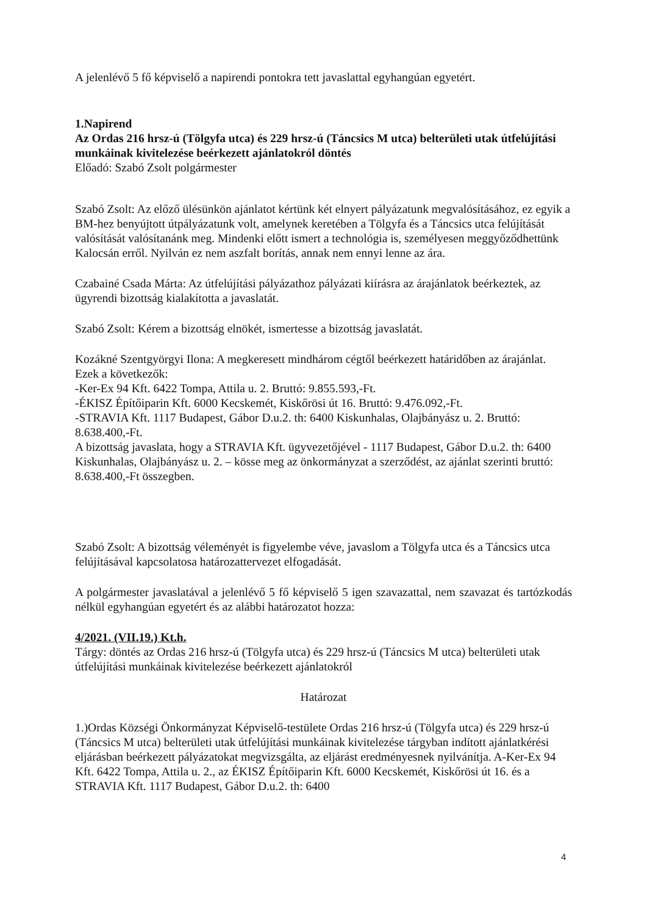A jelenlévő 5 fő képviselő a napirendi pontokra tett javaslattal egyhangúan egyetért.
1.Napirend
Az Ordas 216 hrsz-ú (Tölgyfa utca) és 229 hrsz-ú (Táncsics M utca) belterületi utak útfelújítási munkáinak kivitelezése beérkezett ajánlatokról döntés
Előadó: Szabó Zsolt polgármester
Szabó Zsolt: Az előző ülésünkön ajánlatot kértünk két elnyert pályázatunk megvalósításához, ez egyik a BM-hez benyújtott útpályázatunk volt, amelynek keretében a Tölgyfa és a Táncsics utca felújítását valósítását valósítanánk meg. Mindenki előtt ismert a technológia is, személyesen meggyőződhettünk Kalocsán erről. Nyilván ez nem aszfalt borítás, annak nem ennyi lenne az ára.
Czabainé Csada Márta: Az útfelújítási pályázathoz pályázati kiírásra az árajánlatok beérkeztek, az ügyrendi bizottság kialakította a javaslatát.
Szabó Zsolt: Kérem a bizottság elnökét, ismertesse a bizottság javaslatát.
Kozákné Szentgyörgyi Ilona: A megkeresett mindhárom cégtől beérkezett határidőben az árajánlat. Ezek a következők:
-Ker-Ex 94 Kft. 6422 Tompa, Attila u. 2. Bruttó: 9.855.593,-Ft.
-ÉKISZ Építőiparin Kft. 6000 Kecskemét, Kiskőrösi út 16. Bruttó: 9.476.092,-Ft.
-STRAVIA Kft. 1117 Budapest, Gábor D.u.2. th: 6400 Kiskunhalas, Olajbányász u. 2. Bruttó: 8.638.400,-Ft.
A bizottság javaslata, hogy a STRAVIA Kft. ügyvezetőjével - 1117 Budapest, Gábor D.u.2. th: 6400 Kiskunhalas, Olajbányász u. 2. – kösse meg az önkormányzat a szerződést, az ajánlat szerinti bruttó: 8.638.400,-Ft összegben.
Szabó Zsolt: A bizottság véleményét is figyelembe véve, javaslom a Tölgyfa utca és a Táncsics utca felújításával kapcsolatosa határozattervezet elfogadását.
A polgármester javaslatával a jelenlévő 5 fő képviselő 5 igen szavazattal, nem szavazat és tartózkodás nélkül egyhangúan egyetért és az alábbi határozatot hozza:
4/2021. (VII.19.) Kt.h.
Tárgy: döntés az Ordas 216 hrsz-ú (Tölgyfa utca) és 229 hrsz-ú (Táncsics M utca) belterületi utak útfelújítási munkáinak kivitelezése beérkezett ajánlatokról
Határozat
1.)Ordas Községi Önkormányzat Képviselő-testülete Ordas 216 hrsz-ú (Tölgyfa utca) és 229 hrsz-ú (Táncsics M utca) belterületi utak útfelújítási munkáinak kivitelezése tárgyban indított ajánlatkérési eljárásban beérkezett pályázatokat megvizsgálta, az eljárást eredményesnek nyilvánítja. A-Ker-Ex 94 Kft. 6422 Tompa, Attila u. 2., az ÉKISZ Építőiparin Kft. 6000 Kecskemét, Kiskőrösi út 16. és a STRAVIA Kft. 1117 Budapest, Gábor D.u.2. th: 6400
4